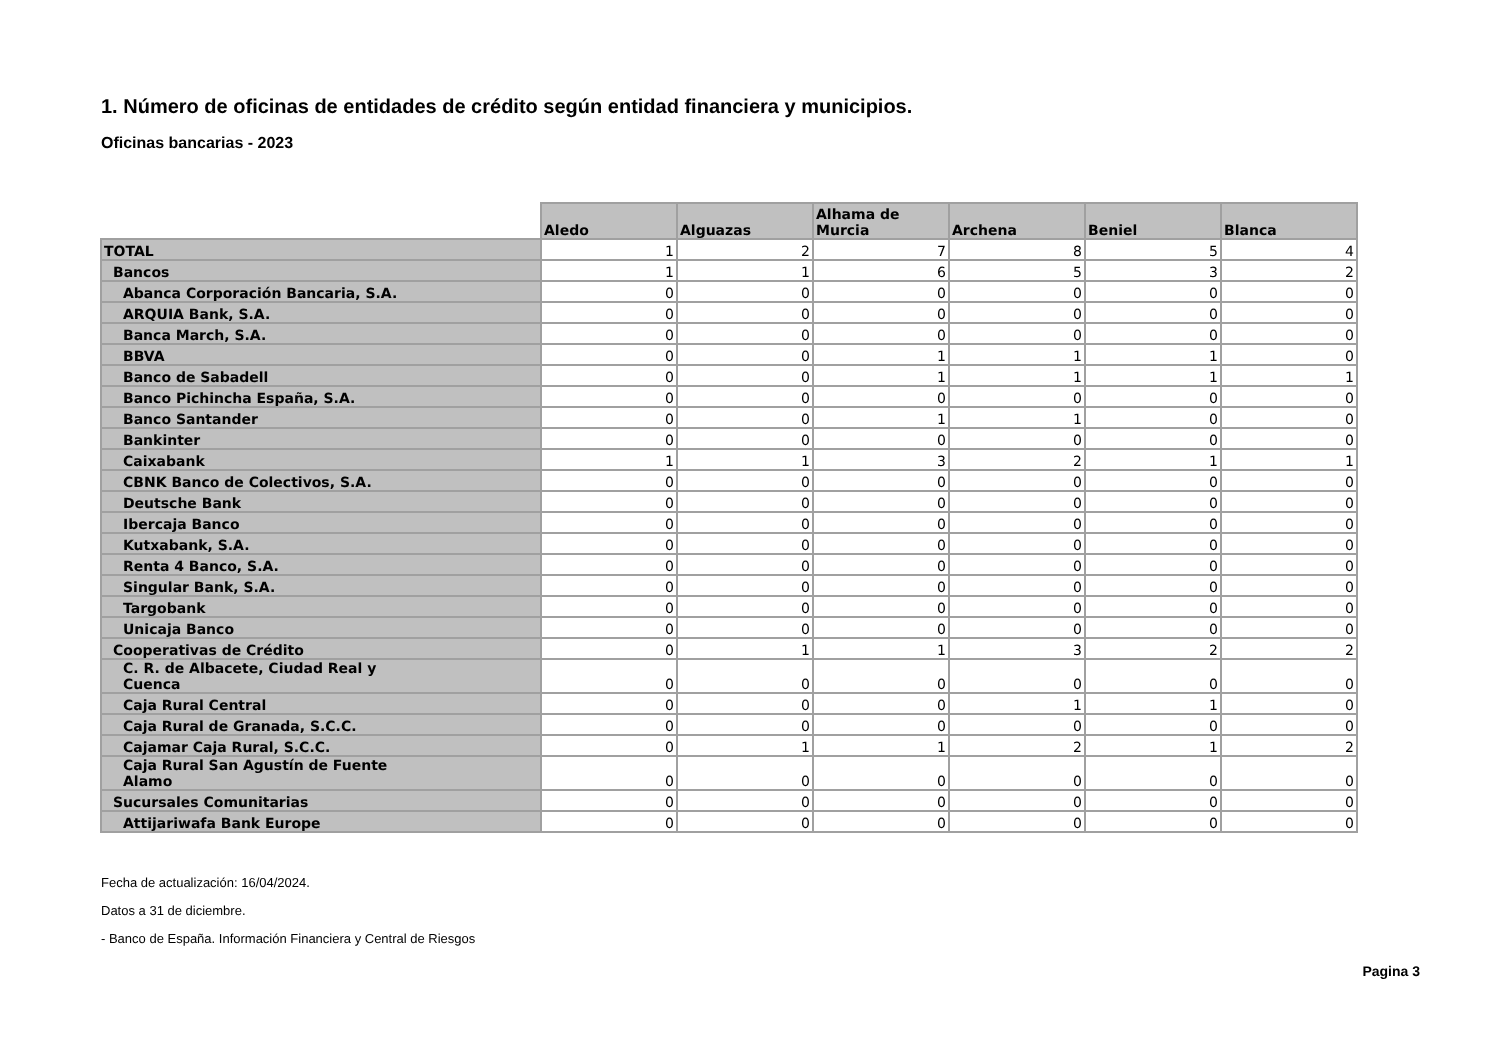1. Número de oficinas de entidades de crédito según entidad financiera y municipios.
Oficinas bancarias - 2023
| | Aledo | Alguazas | Alhama de Murcia | Archena | Beniel | Blanca |
| --- | --- | --- | --- | --- | --- | --- |
| TOTAL | 1 | 2 | 7 | 8 | 5 | 4 |
| Bancos | 1 | 1 | 6 | 5 | 3 | 2 |
| Abanca Corporación Bancaria, S.A. | 0 | 0 | 0 | 0 | 0 | 0 |
| ARQUIA Bank, S.A. | 0 | 0 | 0 | 0 | 0 | 0 |
| Banca March, S.A. | 0 | 0 | 0 | 0 | 0 | 0 |
| BBVA | 0 | 0 | 1 | 1 | 1 | 0 |
| Banco de Sabadell | 0 | 0 | 1 | 1 | 1 | 1 |
| Banco Pichincha España, S.A. | 0 | 0 | 0 | 0 | 0 | 0 |
| Banco Santander | 0 | 0 | 1 | 1 | 0 | 0 |
| Bankinter | 0 | 0 | 0 | 0 | 0 | 0 |
| Caixabank | 1 | 1 | 3 | 2 | 1 | 1 |
| CBNK Banco de Colectivos, S.A. | 0 | 0 | 0 | 0 | 0 | 0 |
| Deutsche Bank | 0 | 0 | 0 | 0 | 0 | 0 |
| Ibercaja Banco | 0 | 0 | 0 | 0 | 0 | 0 |
| Kutxabank, S.A. | 0 | 0 | 0 | 0 | 0 | 0 |
| Renta 4 Banco, S.A. | 0 | 0 | 0 | 0 | 0 | 0 |
| Singular Bank, S.A. | 0 | 0 | 0 | 0 | 0 | 0 |
| Targobank | 0 | 0 | 0 | 0 | 0 | 0 |
| Unicaja Banco | 0 | 0 | 0 | 0 | 0 | 0 |
| Cooperativas de Crédito | 0 | 1 | 1 | 3 | 2 | 2 |
| C. R. de Albacete, Ciudad Real y Cuenca | 0 | 0 | 0 | 0 | 0 | 0 |
| Caja Rural Central | 0 | 0 | 0 | 1 | 1 | 0 |
| Caja Rural de Granada, S.C.C. | 0 | 0 | 0 | 0 | 0 | 0 |
| Cajamar Caja Rural, S.C.C. | 0 | 1 | 1 | 2 | 1 | 2 |
| Caja Rural San Agustín de Fuente Alamo | 0 | 0 | 0 | 0 | 0 | 0 |
| Sucursales Comunitarias | 0 | 0 | 0 | 0 | 0 | 0 |
| Attijariwafa Bank Europe | 0 | 0 | 0 | 0 | 0 | 0 |
Fecha de actualización: 16/04/2024.
Datos a 31 de diciembre.
- Banco de España. Información Financiera y Central de Riesgos
Pagina 3